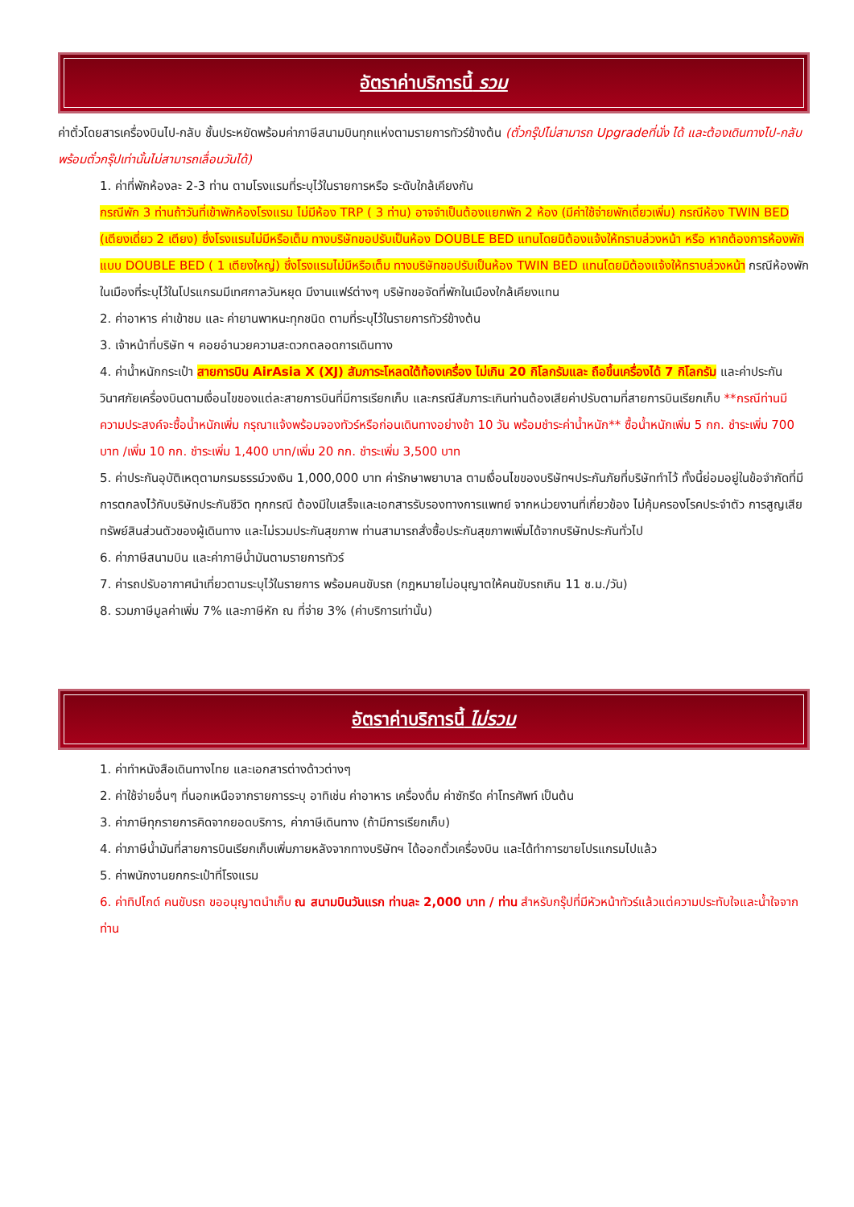อัตราค่าบริการนี้ รวม
ค่าตั๋วโดยสารเครื่องบินไป-กลับ ชั้นประหยัดพร้อมค่าภาษีสนามบินทุกแห่งตามรายการทัวร์ข้างต้น (ตั๋วกรุ๊ปไม่สามารถ Upgradeที่นั่ง ได้ และต้องเดินทางไป-กลับพร้อมตั๋วกรุ๊ปเท่านั้นไม่สามารถเลื่อนวันได้)
1. ค่าที่พักห้องละ 2-3 ท่าน ตามโรงแรมที่ระบุไว้ในรายการหรือ ระดับใกล้เคียงกัน
กรณีพัก 3 ท่านถ้าวันที่เข้าพักห้องโรงแรม ไม่มีห้อง TRP ( 3 ท่าน) อาจจำเป็นต้องแยกพัก 2 ห้อง (มีค่าใช้จ่ายพักเดี่ยวเพิ่ม) กรณีห้อง TWIN BED (เตียงเดี่ยว 2 เตียง) ซึ่งโรงแรมไม่มีหรือเต็ม ทางบริษัทขอปรับเป็นห้อง DOUBLE BED แทนโดยมิต้องแจ้งให้ทราบล่วงหน้า หรือ หากต้องการห้องพักแบบ DOUBLE BED ( 1 เตียงใหญ่) ซึ่งโรงแรมไม่มีหรือเต็ม ทางบริษัทขอปรับเป็นห้อง TWIN BED แทนโดยมิต้องแจ้งให้ทราบล่วงหน้า กรณีห้องพักในเมืองที่ระบุไว้ในโปรแกรมมีเทศกาลวันหยุด มีงานแฟร์ต่างๆ บริษัทขอจัดที่พักในเมืองใกล้เคียงแทน
2. ค่าอาหาร ค่าเข้าชม และ ค่ายานพาหนะทุกชนิด ตามที่ระบุไว้ในรายการทัวร์ข้างต้น
3. เจ้าหน้าที่บริษัท ฯ คอยอำนวยความสะดวกตลอดการเดินทาง
4. ค่าน้ำหนักกระเป๋า สายการบิน AirAsia X (XJ) สัมภาระโหลดใต้ท้องเครื่อง ไม่เกิน 20 กิโลกรัมและ ถือขึ้นเครื่องได้ 7 กิโลกรัม และค่าประกันวินาศภัยเครื่องบินตามเงื่อนไขของแต่ละสายการบินที่มีการเรียกเก็บ และกรณีสัมภาระเกินท่านต้องเสียค่าปรับตามที่สายการบินเรียกเก็บ **กรณีท่านมีความประสงค์จะซื้อน้ำหนักเพิ่ม กรุณาแจ้งพร้อมจองทัวร์หรือก่อนเดินทางอย่างช้า 10 วัน พร้อมชำระค่าน้ำหนัก** ซื้อน้ำหนักเพิ่ม 5 กก. ชำระเพิ่ม 700 บาท /เพิ่ม 10 กก. ชำระเพิ่ม 1,400 บาท/เพิ่ม 20 กก. ชำระเพิ่ม 3,500 บาท
5. ค่าประกันอุบัติเหตุตามกรมธรรม์วงเงิน 1,000,000 บาท ค่ารักษาพยาบาล ตามเงื่อนไขของบริษัทฯประกันภัยที่บริษัททำไว้ ทั้งนี้ย่อมอยู่ในข้อจำกัดที่มีการตกลงไว้กับบริษัทประกันชีวิต ทุกกรณี ต้องมีใบเสร็จและเอกสารรับรองทางการแพทย์ จากหน่วยงานที่เกี่ยวข้อง ไม่คุ้มครองโรคประจำตัว การสูญเสียทรัพย์สินส่วนตัวของผู้เดินทาง และไม่รวมประกันสุขภาพ ท่านสามารถสั่งซื้อประกันสุขภาพเพิ่มได้จากบริษัทประกันทั่วไป
6. ค่าภาษีสนามบิน และค่าภาษีน้ำมันตามรายการทัวร์
7. ค่ารถปรับอากาศนำเที่ยวตามระบุไว้ในรายการ พร้อมคนขับรถ (กฎหมายไม่อนุญาตให้คนขับรถเกิน 11 ช.ม./วัน)
8. รวมภาษีมูลค่าเพิ่ม 7% และภาษีหัก ณ ที่จ่าย 3% (ค่าบริการเท่านั้น)
อัตราค่าบริการนี้ ไม่รวม
1. ค่าทำหนังสือเดินทางไทย และเอกสารต่างด้าวต่างๆ
2. ค่าใช้จ่ายอื่นๆ ที่นอกเหนือจากรายการระบุ อาทิเช่น ค่าอาหาร เครื่องดื่ม ค่าซักรีด ค่าโทรศัพท์ เป็นต้น
3. ค่าภาษีทุกรายการคิดจากยอดบริการ, ค่าภาษีเดินทาง (ถ้ามีการเรียกเก็บ)
4. ค่าภาษีน้ำมันที่สายการบินเรียกเก็บเพิ่มภายหลังจากทางบริษัทฯ ได้ออกตั๋วเครื่องบิน และได้ทำการขายโปรแกรมไปแล้ว
5. ค่าพนักงานยกกระเป๋าที่โรงแรม
6. ค่าทิปไกด์ คนขับรถ ขออนุญาตนำเก็บ ณ สนามบินวันแรก ท่านละ 2,000 บาท / ท่าน สำหรับกรุ๊ปที่มีหัวหน้าทัวร์แล้วแต่ความประทับใจและน้ำใจจากท่าน